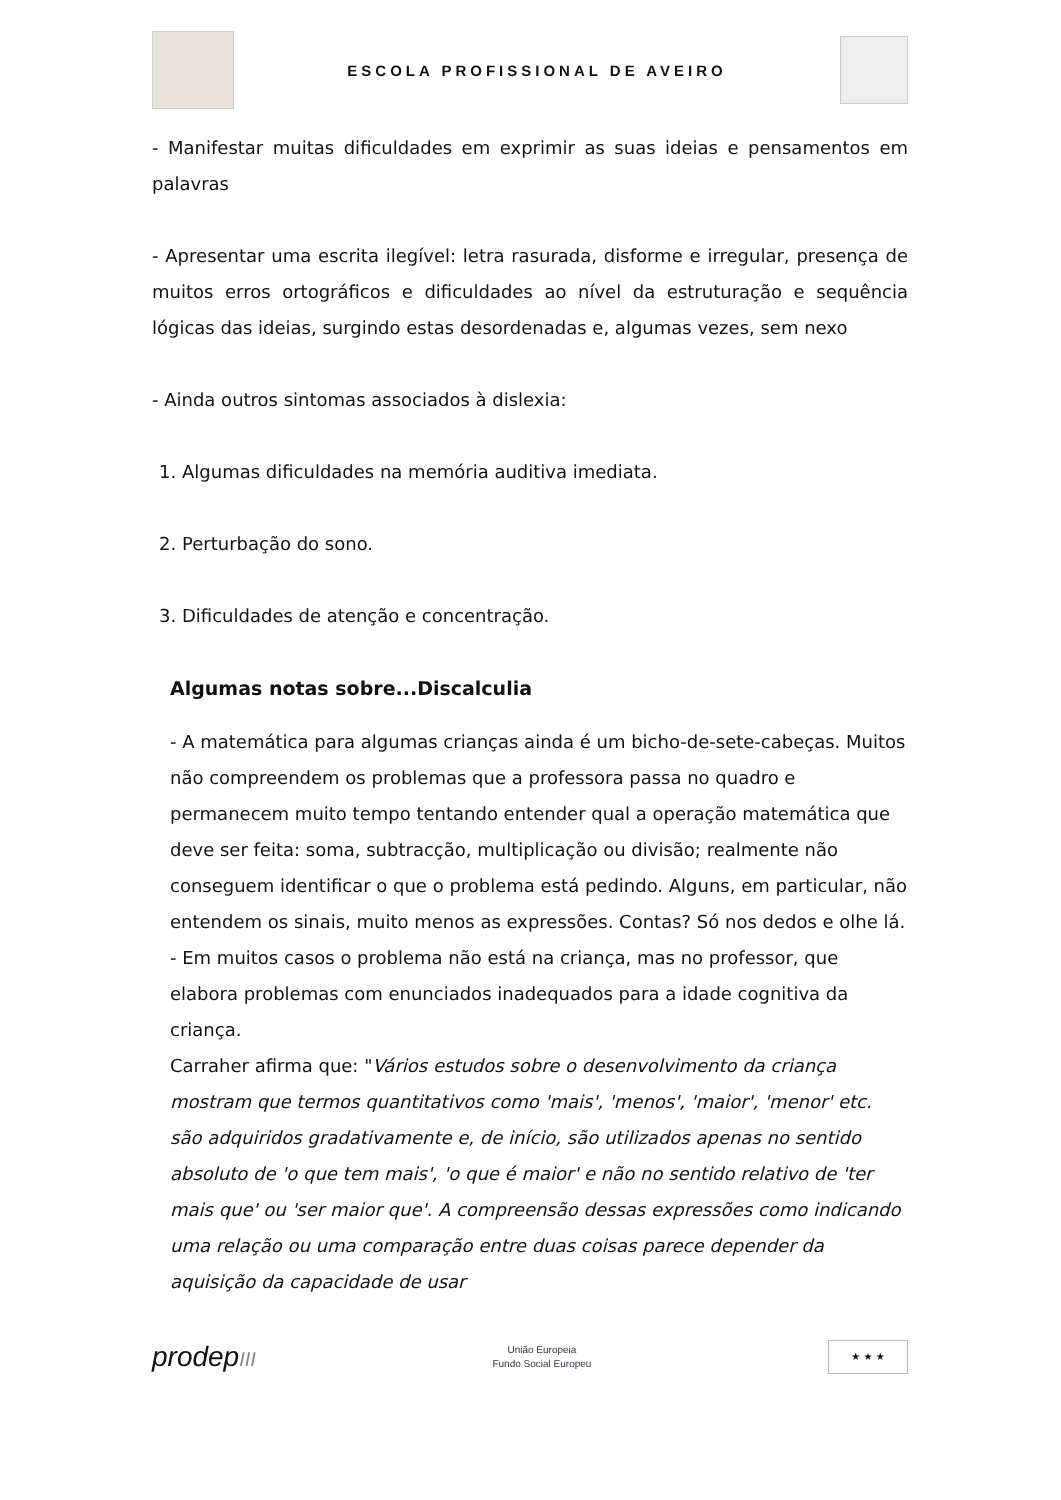ESCOLA PROFISSIONAL DE AVEIRO
- Manifestar muitas dificuldades em exprimir as suas ideias e pensamentos em palavras
- Apresentar uma escrita ilegível: letra rasurada, disforme e irregular, presença de muitos erros ortográficos e dificuldades ao nível da estruturação e sequência lógicas das ideias, surgindo estas desordenadas e, algumas vezes, sem nexo
- Ainda outros sintomas associados à dislexia:
1. Algumas dificuldades na memória auditiva imediata.
2. Perturbação do sono.
3. Dificuldades de atenção e concentração.
Algumas notas sobre...Discalculia
- A matemática para algumas crianças ainda é um bicho-de-sete-cabeças. Muitos não compreendem os problemas que a professora passa no quadro e permanecem muito tempo tentando entender qual a operação matemática que deve ser feita: soma, subtracção, multiplicação ou divisão; realmente não conseguem identificar o que o problema está pedindo. Alguns, em particular, não entendem os sinais, muito menos as expressões. Contas? Só nos dedos e olhe lá.
- Em muitos casos o problema não está na criança, mas no professor, que elabora problemas com enunciados inadequados para a idade cognitiva da criança.
Carraher afirma que: "Vários estudos sobre o desenvolvimento da criança mostram que termos quantitativos como 'mais', 'menos', 'maior', 'menor' etc. são adquiridos gradativamente e, de início, são utilizados apenas no sentido absoluto de 'o que tem mais', 'o que é maior' e não no sentido relativo de 'ter mais que' ou 'ser maior que'. A compreensão dessas expressões como indicando uma relação ou uma comparação entre duas coisas parece depender da aquisição da capacidade de usar
prodepIII
União Europeia
Fundo Social Europeu
★ ★ ★